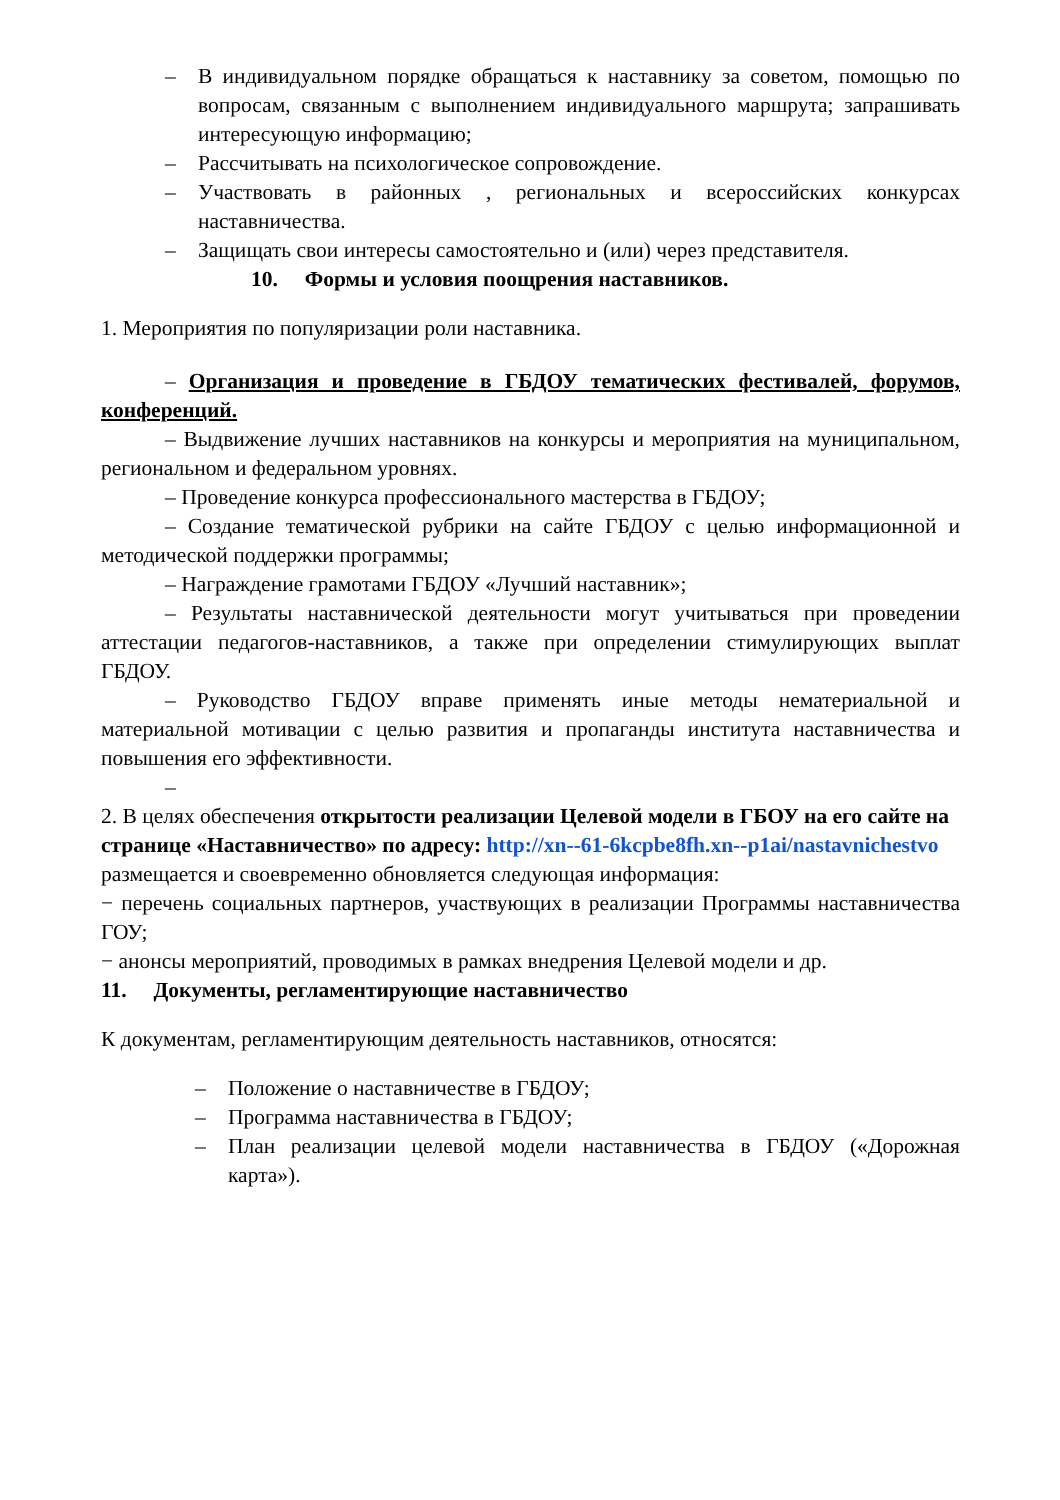– В индивидуальном порядке обращаться к наставнику за советом, помощью по вопросам, связанным с выполнением индивидуального маршрута; запрашивать интересующую информацию;
– Рассчитывать на психологическое сопровождение.
– Участвовать в районных , региональных и всероссийских конкурсах наставничества.
– Защищать свои интересы самостоятельно и (или) через представителя.
10. Формы и условия поощрения наставников.
1. Мероприятия по популяризации роли наставника.
– Организация и проведение в ГБДОУ тематических фестивалей, форумов, конференций.
– Выдвижение лучших наставников на конкурсы и мероприятия на муниципальном, региональном и федеральном уровнях.
– Проведение конкурса профессионального мастерства в ГБДОУ;
– Создание тематической рубрики на сайте ГБДОУ с целью информационной и методической поддержки программы;
– Награждение грамотами ГБДОУ «Лучший наставник»;
– Результаты наставнической деятельности могут учитываться при проведении аттестации педагогов-наставников, а также при определении стимулирующих выплат ГБДОУ.
– Руководство ГБДОУ вправе применять иные методы нематериальной и материальной мотивации с целью развития и пропаганды института наставничества и повышения его эффективности.
–
2. В целях обеспечения открытости реализации Целевой модели в ГБОУ на его сайте на странице «Наставничество» по адресу: http://xn--61-6kcpbe8fh.xn--p1ai/nastavnichestvo размещается и своевременно обновляется следующая информация:
− перечень социальных партнеров, участвующих в реализации Программы наставничества ГОУ;
− анонсы мероприятий, проводимых в рамках внедрения Целевой модели и др.
11. Документы, регламентирующие наставничество
К документам, регламентирующим деятельность наставников, относятся:
– Положение о наставничестве в ГБДОУ;
– Программа наставничества в ГБДОУ;
– План реализации целевой модели наставничества в ГБДОУ («Дорожная карта»).